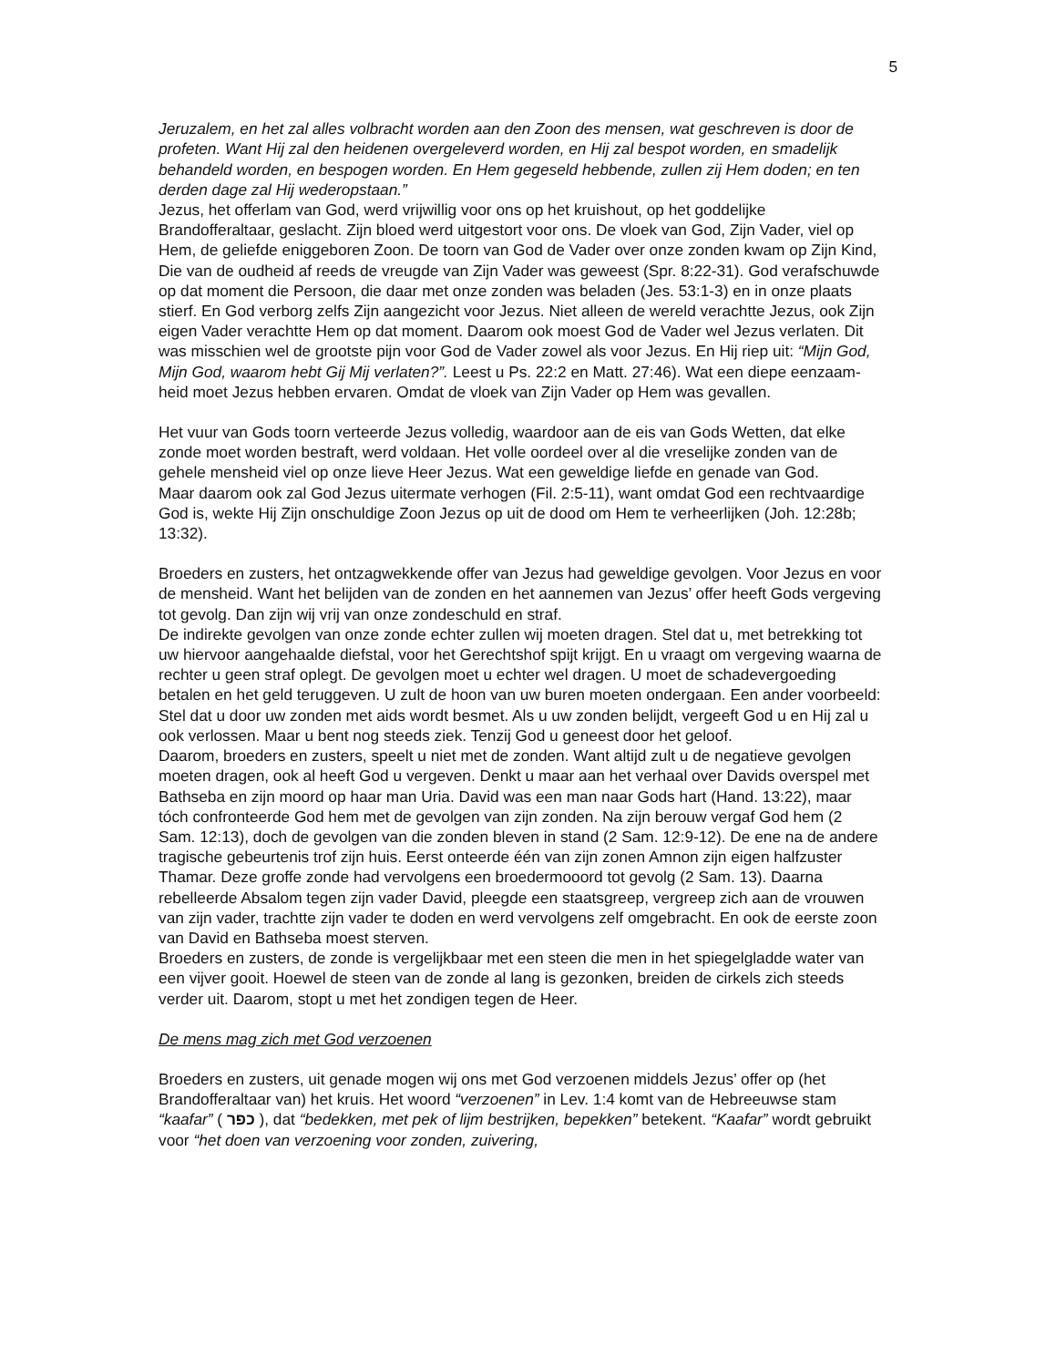5
Jeruzalem, en het zal alles volbracht worden aan den Zoon des mensen, wat geschreven is door de profeten. Want Hij zal den heidenen overgeleverd worden, en Hij zal bespot worden, en smadelijk behandeld worden, en bespogen worden. En Hem gegeseld hebbende, zullen zij Hem doden; en ten derden dage zal Hij wederopstaan.”
Jezus, het offerlam van God, werd vrijwillig voor ons op het kruishout, op het goddelijke Brandofferaltaar, geslacht. Zijn bloed werd uitgestort voor ons. De vloek van God, Zijn Vader, viel op Hem, de geliefde eniggeboren Zoon. De toorn van God de Vader over onze zonden kwam op Zijn Kind, Die van de oudheid af reeds de vreugde van Zijn Vader was geweest (Spr. 8:22-31). God verafschuwde op dat moment die Persoon, die daar met onze zonden was beladen (Jes. 53:1-3) en in onze plaats stierf. En God verborg zelfs Zijn aangezicht voor Jezus. Niet alleen de wereld verachtte Jezus, ook Zijn eigen Vader verachtte Hem op dat moment. Daarom ook moest God de Vader wel Jezus verlaten. Dit was misschien wel de grootste pijn voor God de Vader zowel als voor Jezus. En Hij riep uit: “Mijn God, Mijn God, waarom hebt Gij Mij verlaten?”. Leest u Ps. 22:2 en Matt. 27:46). Wat een diepe eenzaam-heid moet Jezus hebben ervaren. Omdat de vloek van Zijn Vader op Hem was gevallen.
Het vuur van Gods toorn verteerde Jezus volledig, waardoor aan de eis van Gods Wetten, dat elke zonde moet worden bestraft, werd voldaan. Het volle oordeel over al die vreselijke zonden van de gehele mensheid viel op onze lieve Heer Jezus. Wat een geweldige liefde en genade van God.
Maar daarom ook zal God Jezus uitermate verhogen (Fil. 2:5-11), want omdat God een rechtvaardige God is, wekte Hij Zijn onschuldige Zoon Jezus op uit de dood om Hem te verheerlijken (Joh. 12:28b; 13:32).
Broeders en zusters, het ontzagwekkende offer van Jezus had geweldige gevolgen. Voor Jezus en voor de mensheid. Want het belijden van de zonden en het aannemen van Jezus’ offer heeft Gods vergeving tot gevolg. Dan zijn wij vrij van onze zondeschuld en straf.
De indirekte gevolgen van onze zonde echter zullen wij moeten dragen. Stel dat u, met betrekking tot uw hiervoor aangehaalde diefstal, voor het Gerechtshof spijt krijgt. En u vraagt om vergeving waarna de rechter u geen straf oplegt. De gevolgen moet u echter wel dragen. U moet de schadevergoeding betalen en het geld teruggeven. U zult de hoon van uw buren moeten ondergaan. Een ander voorbeeld: Stel dat u door uw zonden met aids wordt besmet. Als u uw zonden belijdt, vergeeft God u en Hij zal u ook verlossen. Maar u bent nog steeds ziek. Tenzij God u geneest door het geloof.
Daarom, broeders en zusters, speelt u niet met de zonden. Want altijd zult u de negatieve gevolgen moeten dragen, ook al heeft God u vergeven. Denkt u maar aan het verhaal over Davids overspel met Bathseba en zijn moord op haar man Uria. David was een man naar Gods hart (Hand. 13:22), maar tóch confronteerde God hem met de gevolgen van zijn zonden. Na zijn berouw vergaf God hem (2 Sam. 12:13), doch de gevolgen van die zonden bleven in stand (2 Sam. 12:9-12). De ene na de andere tragische gebeurtenis trof zijn huis. Eerst onteerde één van zijn zonen Amnon zijn eigen halfzuster Thamar. Deze groffe zonde had vervolgens een broedermooord tot gevolg (2 Sam. 13). Daarna rebelleerde Absalom tegen zijn vader David, pleegde een staatsgreep, vergreep zich aan de vrouwen van zijn vader, trachtte zijn vader te doden en werd vervolgens zelf omgebracht. En ook de eerste zoon van David en Bathseba moest sterven.
Broeders en zusters, de zonde is vergelijkbaar met een steen die men in het spiegelgladde water van een vijver gooit. Hoewel de steen van de zonde al lang is gezonken, breiden de cirkels zich steeds verder uit. Daarom, stopt u met het zondigen tegen de Heer.
De mens mag zich met God verzoenen
Broeders en zusters, uit genade mogen wij ons met God verzoenen middels Jezus’ offer op (het Brandofferaltaar van) het kruis. Het woord “verzoenen” in Lev. 1:4 komt van de Hebreeuwse stam “kaafar” ( כפר ), dat “bedekken, met pek of lijm bestrijken, bepekken” betekent. “Kaafar” wordt gebruikt voor “het doen van verzoening voor zonden, zuivering,